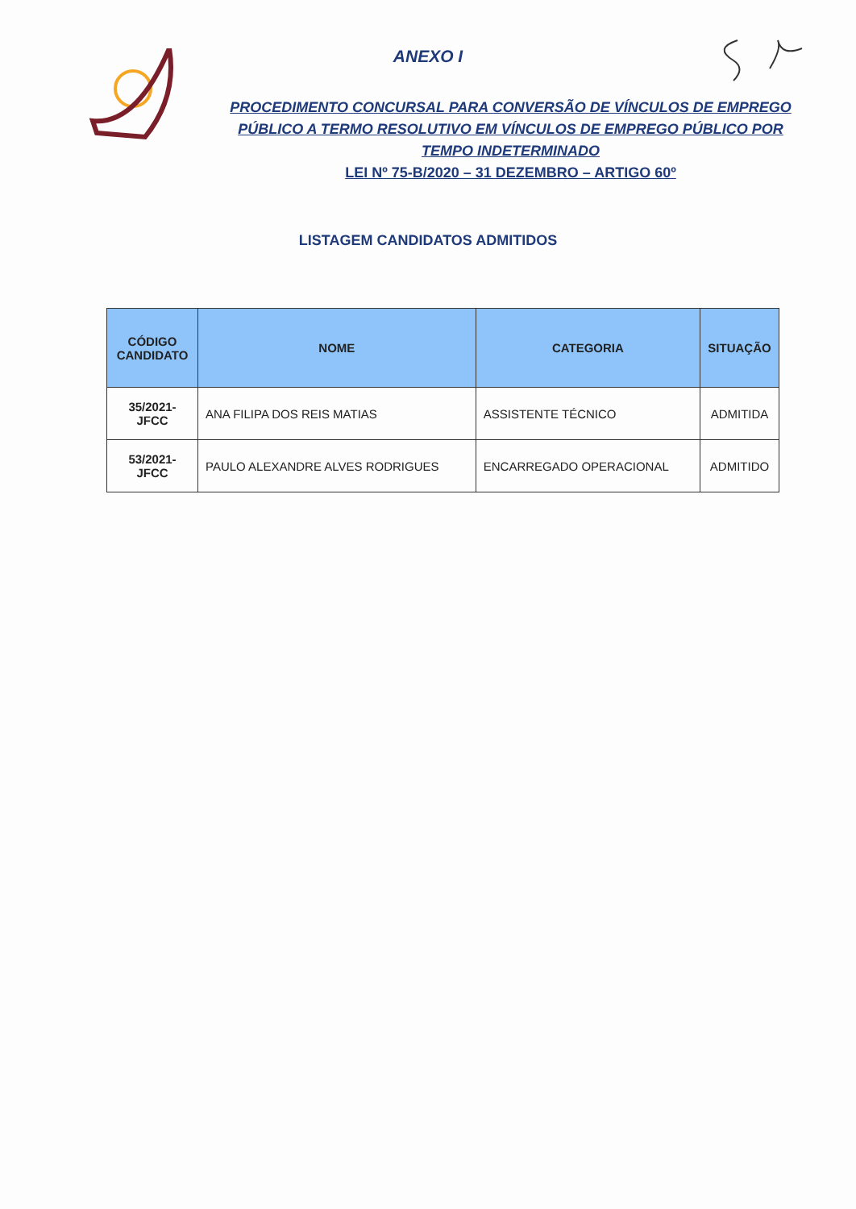ANEXO I
PROCEDIMENTO CONCURSAL PARA CONVERSÃO DE VÍNCULOS DE EMPREGO PÚBLICO A TERMO RESOLUTIVO EM VÍNCULOS DE EMPREGO PÚBLICO POR TEMPO INDETERMINADO
LEI Nº 75-B/2020 – 31 DEZEMBRO – ARTIGO 60º
LISTAGEM CANDIDATOS ADMITIDOS
| CÓDIGO CANDIDATO | NOME | CATEGORIA | SITUAÇÃO |
| --- | --- | --- | --- |
| 35/2021-JFCC | ANA FILIPA DOS REIS MATIAS | ASSISTENTE TÉCNICO | ADMITIDA |
| 53/2021-JFCC | PAULO ALEXANDRE ALVES RODRIGUES | ENCARREGADO OPERACIONAL | ADMITIDO |